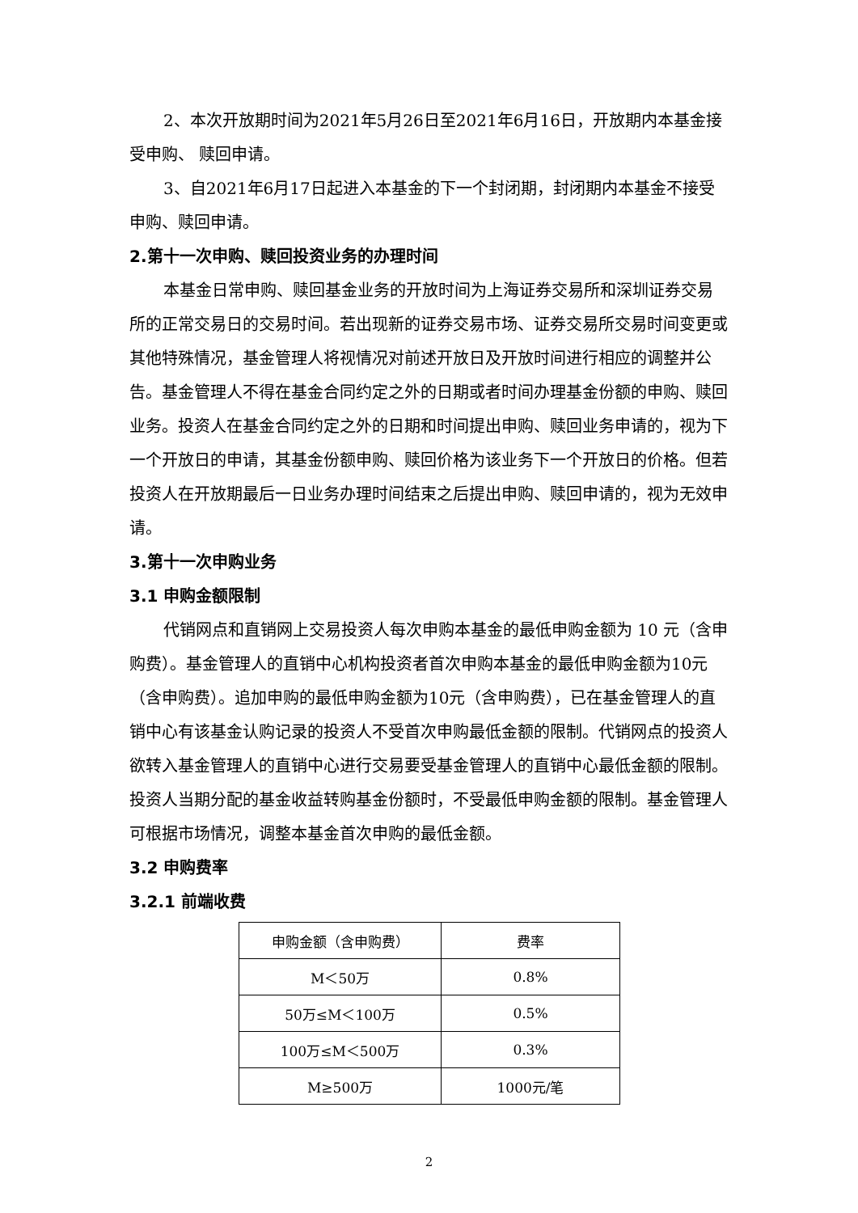2、本次开放期时间为2021年5月26日至2021年6月16日，开放期内本基金接受申购、 赎回申请。
3、自2021年6月17日起进入本基金的下一个封闭期，封闭期内本基金不接受申购、赎回申请。
2.第十一次申购、赎回投资业务的办理时间
本基金日常申购、赎回基金业务的开放时间为上海证券交易所和深圳证券交易所的正常交易日的交易时间。若出现新的证券交易市场、证券交易所交易时间变更或其他特殊情况，基金管理人将视情况对前述开放日及开放时间进行相应的调整并公告。基金管理人不得在基金合同约定之外的日期或者时间办理基金份额的申购、赎回业务。投资人在基金合同约定之外的日期和时间提出申购、赎回业务申请的，视为下一个开放日的申请，其基金份额申购、赎回价格为该业务下一个开放日的价格。但若投资人在开放期最后一日业务办理时间结束之后提出申购、赎回申请的，视为无效申请。
3.第十一次申购业务
3.1 申购金额限制
代销网点和直销网上交易投资人每次申购本基金的最低申购金额为 10 元（含申购费）。基金管理人的直销中心机构投资者首次申购本基金的最低申购金额为10元（含申购费）。追加申购的最低申购金额为10元（含申购费），已在基金管理人的直销中心有该基金认购记录的投资人不受首次申购最低金额的限制。代销网点的投资人欲转入基金管理人的直销中心进行交易要受基金管理人的直销中心最低金额的限制。投资人当期分配的基金收益转购基金份额时，不受最低申购金额的限制。基金管理人可根据市场情况，调整本基金首次申购的最低金额。
3.2 申购费率
3.2.1 前端收费
| 申购金额（含申购费） | 费率 |
| M＜50万 | 0.8% |
| 50万≤M＜100万 | 0.5% |
| 100万≤M＜500万 | 0.3% |
| M≥500万 | 1000元/笔 |
2